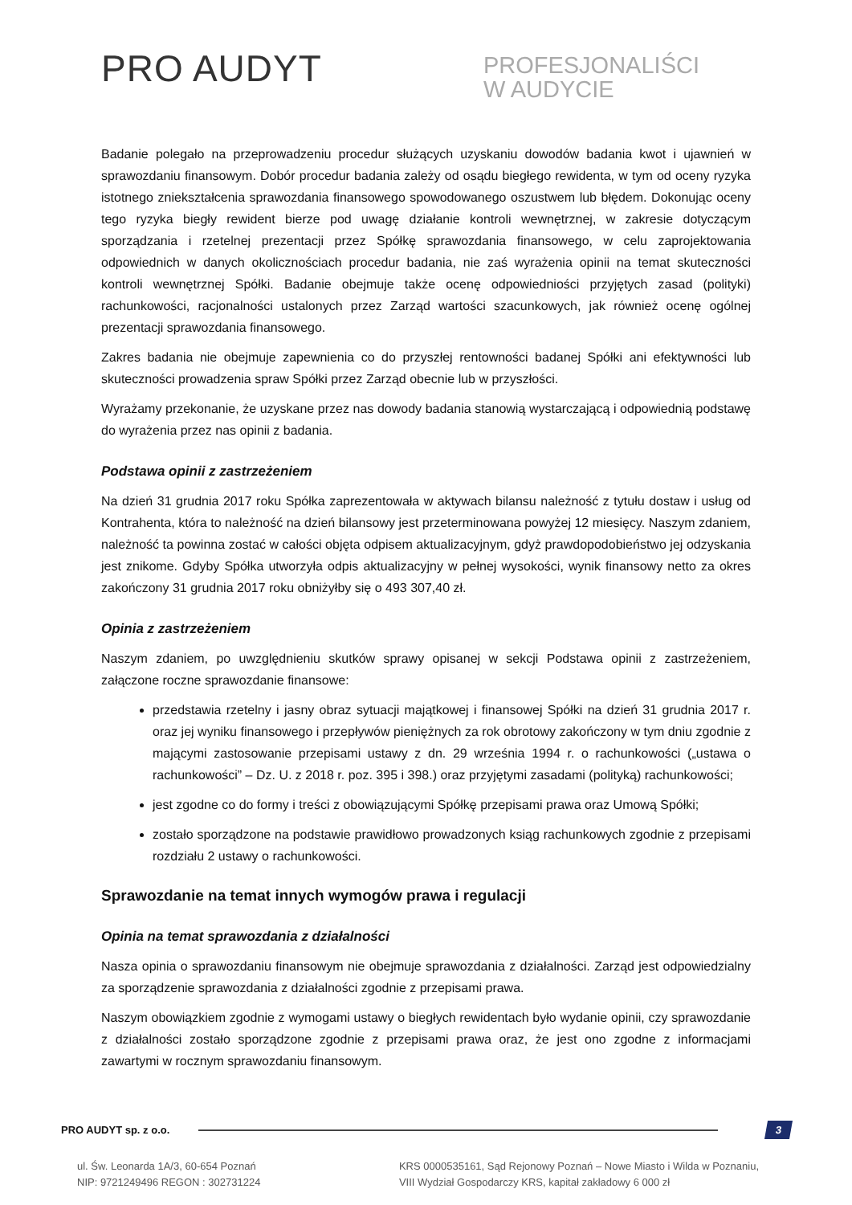PRO AUDYT
PROFESJONALIŚCI
W AUDYCIE
Badanie polegało na przeprowadzeniu procedur służących uzyskaniu dowodów badania kwot i ujawnień w sprawozdaniu finansowym. Dobór procedur badania zależy od osądu biegłego rewidenta, w tym od oceny ryzyka istotnego zniekształcenia sprawozdania finansowego spowodowanego oszustwem lub błędem. Dokonując oceny tego ryzyka biegły rewident bierze pod uwagę działanie kontroli wewnętrznej, w zakresie dotyczącym sporządzania i rzetelnej prezentacji przez Spółkę sprawozdania finansowego, w celu zaprojektowania odpowiednich w danych okolicznościach procedur badania, nie zaś wyrażenia opinii na temat skuteczności kontroli wewnętrznej Spółki. Badanie obejmuje także ocenę odpowiedniości przyjętych zasad (polityki) rachunkowości, racjonalności ustalonych przez Zarząd wartości szacunkowych, jak również ocenę ogólnej prezentacji sprawozdania finansowego.
Zakres badania nie obejmuje zapewnienia co do przyszłej rentowności badanej Spółki ani efektywności lub skuteczności prowadzenia spraw Spółki przez Zarząd obecnie lub w przyszłości.
Wyrażamy przekonanie, że uzyskane przez nas dowody badania stanowią wystarczającą i odpowiednią podstawę do wyrażenia przez nas opinii z badania.
Podstawa opinii z zastrzeżeniem
Na dzień 31 grudnia 2017 roku Spółka zaprezentowała w aktywach bilansu należność z tytułu dostaw i usług od Kontrahenta, która to należność na dzień bilansowy jest przeterminowana powyżej 12 miesięcy. Naszym zdaniem, należność ta powinna zostać w całości objęta odpisem aktualizacyjnym, gdyż prawdopodobieństwo jej odzyskania jest znikome. Gdyby Spółka utworzyła odpis aktualizacyjny w pełnej wysokości, wynik finansowy netto za okres zakończony 31 grudnia 2017 roku obniżyłby się o 493 307,40 zł.
Opinia z zastrzeżeniem
Naszym zdaniem, po uwzględnieniu skutków sprawy opisanej w sekcji Podstawa opinii z zastrzeżeniem, załączone roczne sprawozdanie finansowe:
przedstawia rzetelny i jasny obraz sytuacji majątkowej i finansowej Spółki na dzień 31 grudnia 2017 r. oraz jej wyniku finansowego i przepływów pieniężnych za rok obrotowy zakończony w tym dniu zgodnie z mającymi zastosowanie przepisami ustawy z dn. 29 września 1994 r. o rachunkowości („ustawa o rachunkowości” – Dz. U. z 2018 r. poz. 395 i 398.) oraz przyjętymi zasadami (polityką) rachunkowości;
jest zgodne co do formy i treści z obowiązującymi Spółkę przepisami prawa oraz Umową Spółki;
zostało sporządzone na podstawie prawidłowo prowadzonych ksiąg rachunkowych zgodnie z przepisami rozdziału 2 ustawy o rachunkowości.
Sprawozdanie na temat innych wymogów prawa i regulacji
Opinia na temat sprawozdania z działalności
Nasza opinia o sprawozdaniu finansowym nie obejmuje sprawozdania z działalności. Zarząd jest odpowiedzialny za sporządzenie sprawozdania z działalności zgodnie z przepisami prawa.
Naszym obowiązkiem zgodnie z wymogami ustawy o biegłych rewidentach było wydanie opinii, czy sprawozdanie z działalności zostało sporządzone zgodnie z przepisami prawa oraz, że jest ono zgodne z informacjami zawartymi w rocznym sprawozdaniu finansowym.
PRO AUDYT sp. z o.o.
3
ul. Św. Leonarda 1A/3, 60-654 Poznań
NIP: 9721249496 REGON : 302731224
KRS 0000535161, Sąd Rejonowy Poznań – Nowe Miasto i Wilda w Poznaniu,
VIII Wydział Gospodarczy KRS, kapitał zakładowy 6 000 zł